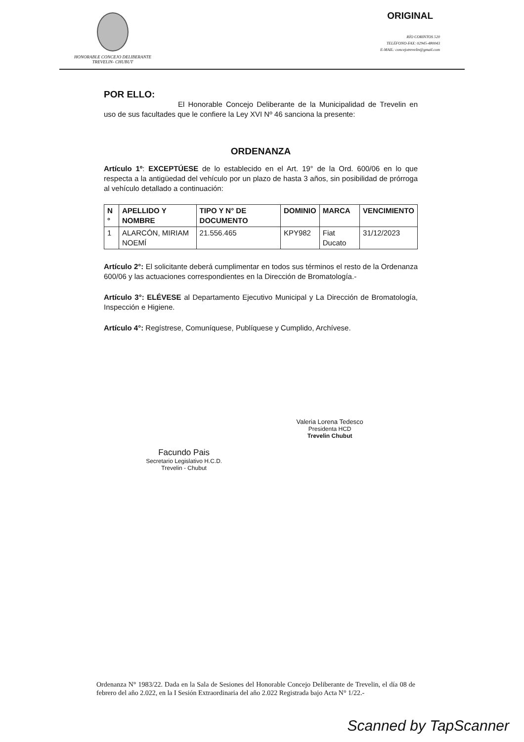HONORABLE CONCEJO DELIBERANTE
TREVELIN- CHUBUT
ORIGINAL
RÍO CORINTOS 520
TELÉFONO-FAX: 02945-480043
E-MAIL: concejotrevelin@gmail.com
POR ELLO:
El Honorable Concejo Deliberante de la Municipalidad de Trevelin en uso de sus facultades que le confiere la Ley XVI Nº 46 sanciona la presente:
ORDENANZA
Artículo 1º: EXCEPTÚESE de lo establecido en el Art. 19° de la Ord. 600/06 en lo que respecta a la antigüedad del vehículo por un plazo de hasta 3 años, sin posibilidad de prórroga al vehículo detallado a continuación:
| N ° | APELLIDO Y NOMBRE | TIPO Y N° DE DOCUMENTO | DOMINIO | MARCA | VENCIMIENTO |
| --- | --- | --- | --- | --- | --- |
| 1 | ALARCÓN, MIRIAM NOEMÍ | 21.556.465 | KPY982 | Fiat Ducato | 31/12/2023 |
Artículo 2°: El solicitante deberá cumplimentar en todos sus términos el resto de la Ordenanza 600/06 y las actuaciones correspondientes en la Dirección de Bromatología.-
Artículo 3°: ELÉVESE al Departamento Ejecutivo Municipal y La Dirección de Bromatología, Inspección e Higiene.
Artículo 4°: Regístrese, Comuníquese, Publíquese y Cumplido, Archívese.
Facundo Pais
Secretario Legislativo H.C.D.
Trevelin - Chubut
Valeria Lorena Tedesco
Presidenta HCD
Trevelin Chubut
Ordenanza N° 1983/22. Dada en la Sala de Sesiones del Honorable Concejo Deliberante de Trevelin, el día 08 de febrero del año 2.022, en la I Sesión Extraordinaria del año 2.022 Registrada bajo Acta N° 1/22.-
Scanned by TapScanner